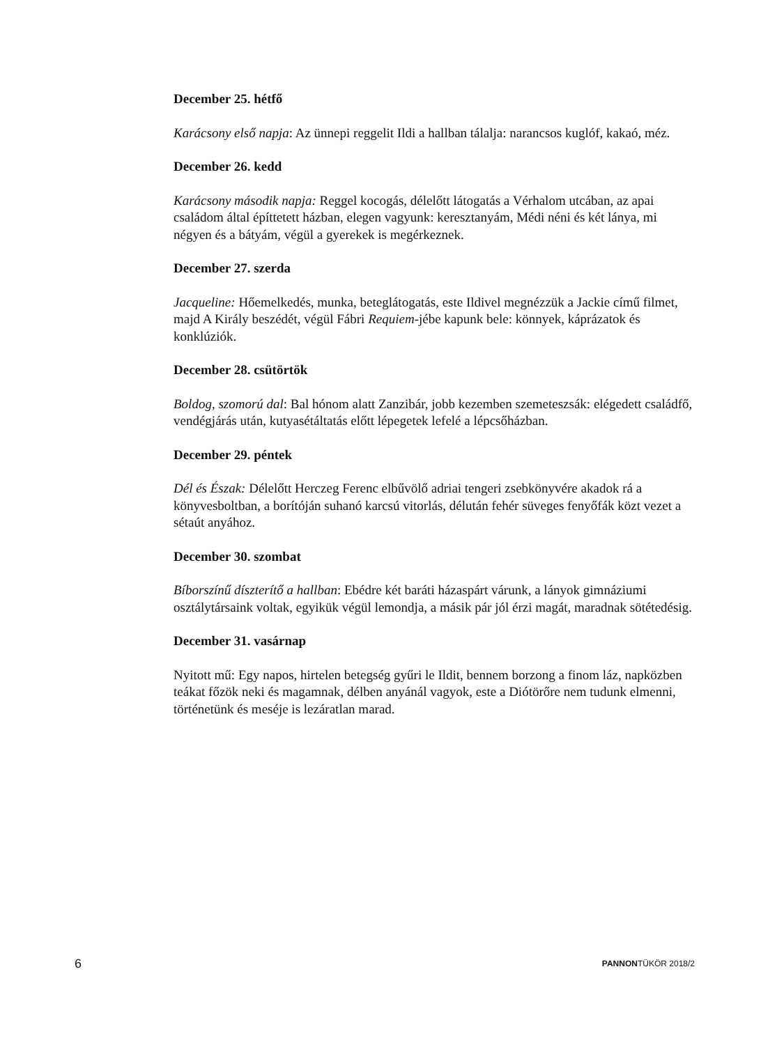December 25. hétfő
Karácsony első napja: Az ünnepi reggelit Ildi a hallban tálalja: narancsos kuglóf, kakaó, méz.
December 26. kedd
Karácsony második napja: Reggel kocogás, délelőtt látogatás a Vérhalom utcában, az apai családom által építtetett házban, elegen vagyunk: keresztanyám, Médi néni és két lánya, mi négyen és a bátyám, végül a gyerekek is megérkeznek.
December 27. szerda
Jacqueline: Hőemelkedés, munka, beteglátogatás, este Ildivel megnézzük a Jackie című filmet, majd A Király beszédét, végül Fábri Requiem-jébe kapunk bele: könnyek, káprázatok és konklúziók.
December 28. csütörtök
Boldog, szomorú dal: Bal hónom alatt Zanzibár, jobb kezemben szemeteszsák: elégedett családfő, vendégjárás után, kutyasétáltatás előtt lépegetek lefelé a lépcsőházban.
December 29. péntek
Dél és Észak: Délelőtt Herczeg Ferenc elbűvölő adriai tengeri zsebkönyvére akadok rá a könyvesboltban, a borítóján suhanó karcsú vitorlás, délután fehér süveges fenyőfák közt vezet a sétaút anyához.
December 30. szombat
Bíborszínű díszterítő a hallban: Ebédre két baráti házaspárt várunk, a lányok gimnáziumi osztálytársaink voltak, egyikük végül lemondja, a másik pár jól érzi magát, maradnak sötétedésig.
December 31. vasárnap
Nyitott mű: Egy napos, hirtelen betegség gyűri le Ildit, bennem borzong a finom láz, napközben teákat főzök neki és magamnak, délben anyánál vagyok, este a Diótörőre nem tudunk elmenni, történetünk és meséje is lezáratlan marad.
6 PANNONTÜKÖR 2018/2